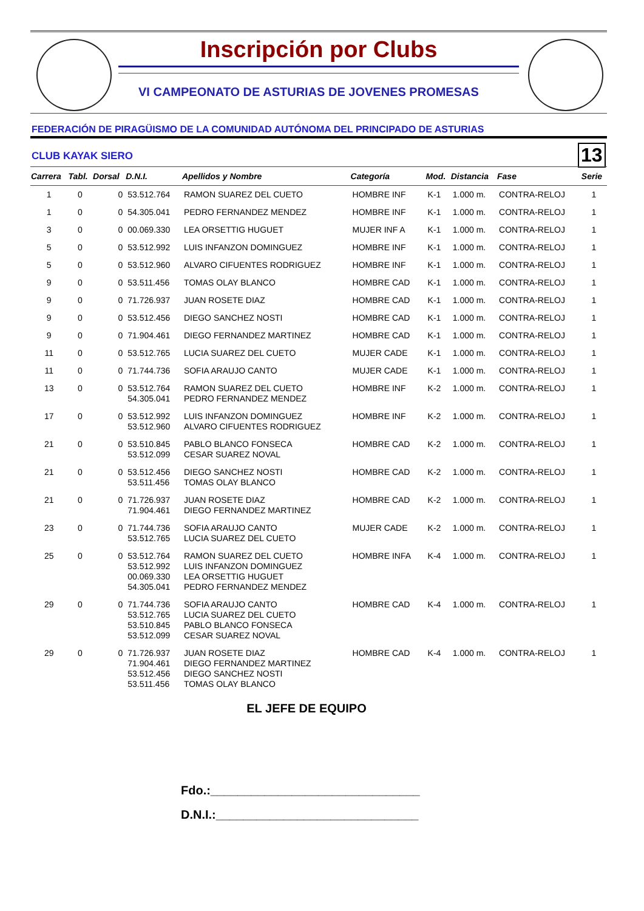Inscripción por Clubs
VI CAMPEONATO DE ASTURIAS DE JOVENES PROMESAS
FEDERACIÓN DE PIRAGÜISMO DE LA COMUNIDAD AUTÓNOMA DEL PRINCIPADO DE ASTURIAS
CLUB KAYAK SIERO 13
| Carrera | Tabl. | Dorsal | D.N.I. | Apellidos y Nombre | Categoría | Mod. | Distancia | Fase | Serie |
| --- | --- | --- | --- | --- | --- | --- | --- | --- | --- |
| 1 | 0 | 0 | 53.512.764 | RAMON SUAREZ DEL CUETO | HOMBRE INF | K-1 | 1.000 m. | CONTRA-RELOJ | 1 |
| 1 | 0 | 0 | 54.305.041 | PEDRO FERNANDEZ MENDEZ | HOMBRE INF | K-1 | 1.000 m. | CONTRA-RELOJ | 1 |
| 3 | 0 | 0 | 00.069.330 | LEA ORSETTIG HUGUET | MUJER INF A | K-1 | 1.000 m. | CONTRA-RELOJ | 1 |
| 5 | 0 | 0 | 53.512.992 | LUIS INFANZON DOMINGUEZ | HOMBRE INF | K-1 | 1.000 m. | CONTRA-RELOJ | 1 |
| 5 | 0 | 0 | 53.512.960 | ALVARO CIFUENTES RODRIGUEZ | HOMBRE INF | K-1 | 1.000 m. | CONTRA-RELOJ | 1 |
| 9 | 0 | 0 | 53.511.456 | TOMAS OLAY BLANCO | HOMBRE CAD | K-1 | 1.000 m. | CONTRA-RELOJ | 1 |
| 9 | 0 | 0 | 71.726.937 | JUAN ROSETE DIAZ | HOMBRE CAD | K-1 | 1.000 m. | CONTRA-RELOJ | 1 |
| 9 | 0 | 0 | 53.512.456 | DIEGO SANCHEZ NOSTI | HOMBRE CAD | K-1 | 1.000 m. | CONTRA-RELOJ | 1 |
| 9 | 0 | 0 | 71.904.461 | DIEGO FERNANDEZ MARTINEZ | HOMBRE CAD | K-1 | 1.000 m. | CONTRA-RELOJ | 1 |
| 11 | 0 | 0 | 53.512.765 | LUCIA SUAREZ DEL CUETO | MUJER CADE | K-1 | 1.000 m. | CONTRA-RELOJ | 1 |
| 11 | 0 | 0 | 71.744.736 | SOFIA ARAUJO CANTO | MUJER CADE | K-1 | 1.000 m. | CONTRA-RELOJ | 1 |
| 13 | 0 | 0 | 53.512.764 54.305.041 | RAMON SUAREZ DEL CUETO PEDRO FERNANDEZ MENDEZ | HOMBRE INF | K-2 | 1.000 m. | CONTRA-RELOJ | 1 |
| 17 | 0 | 0 | 53.512.992 53.512.960 | LUIS INFANZON DOMINGUEZ ALVARO CIFUENTES RODRIGUEZ | HOMBRE INF | K-2 | 1.000 m. | CONTRA-RELOJ | 1 |
| 21 | 0 | 0 | 53.510.845 53.512.099 | PABLO BLANCO FONSECA CESAR SUAREZ NOVAL | HOMBRE CAD | K-2 | 1.000 m. | CONTRA-RELOJ | 1 |
| 21 | 0 | 0 | 53.512.456 53.511.456 | DIEGO SANCHEZ NOSTI TOMAS OLAY BLANCO | HOMBRE CAD | K-2 | 1.000 m. | CONTRA-RELOJ | 1 |
| 21 | 0 | 0 | 71.726.937 71.904.461 | JUAN ROSETE DIAZ DIEGO FERNANDEZ MARTINEZ | HOMBRE CAD | K-2 | 1.000 m. | CONTRA-RELOJ | 1 |
| 23 | 0 | 0 | 71.744.736 53.512.765 | SOFIA ARAUJO CANTO LUCIA SUAREZ DEL CUETO | MUJER CADE | K-2 | 1.000 m. | CONTRA-RELOJ | 1 |
| 25 | 0 | 0 | 53.512.764 53.512.992 00.069.330 54.305.041 | RAMON SUAREZ DEL CUETO LUIS INFANZON DOMINGUEZ LEA ORSETTIG HUGUET PEDRO FERNANDEZ MENDEZ | HOMBRE INFA | K-4 | 1.000 m. | CONTRA-RELOJ | 1 |
| 29 | 0 | 0 | 71.744.736 53.512.765 53.510.845 53.512.099 | SOFIA ARAUJO CANTO LUCIA SUAREZ DEL CUETO PABLO BLANCO FONSECA CESAR SUAREZ NOVAL | HOMBRE CAD | K-4 | 1.000 m. | CONTRA-RELOJ | 1 |
| 29 | 0 | 0 | 71.726.937 71.904.461 53.512.456 53.511.456 | JUAN ROSETE DIAZ DIEGO FERNANDEZ MARTINEZ DIEGO SANCHEZ NOSTI TOMAS OLAY BLANCO | HOMBRE CAD | K-4 | 1.000 m. | CONTRA-RELOJ | 1 |
EL JEFE DE EQUIPO
Fdo.:_______________________________
D.N.I.:______________________________